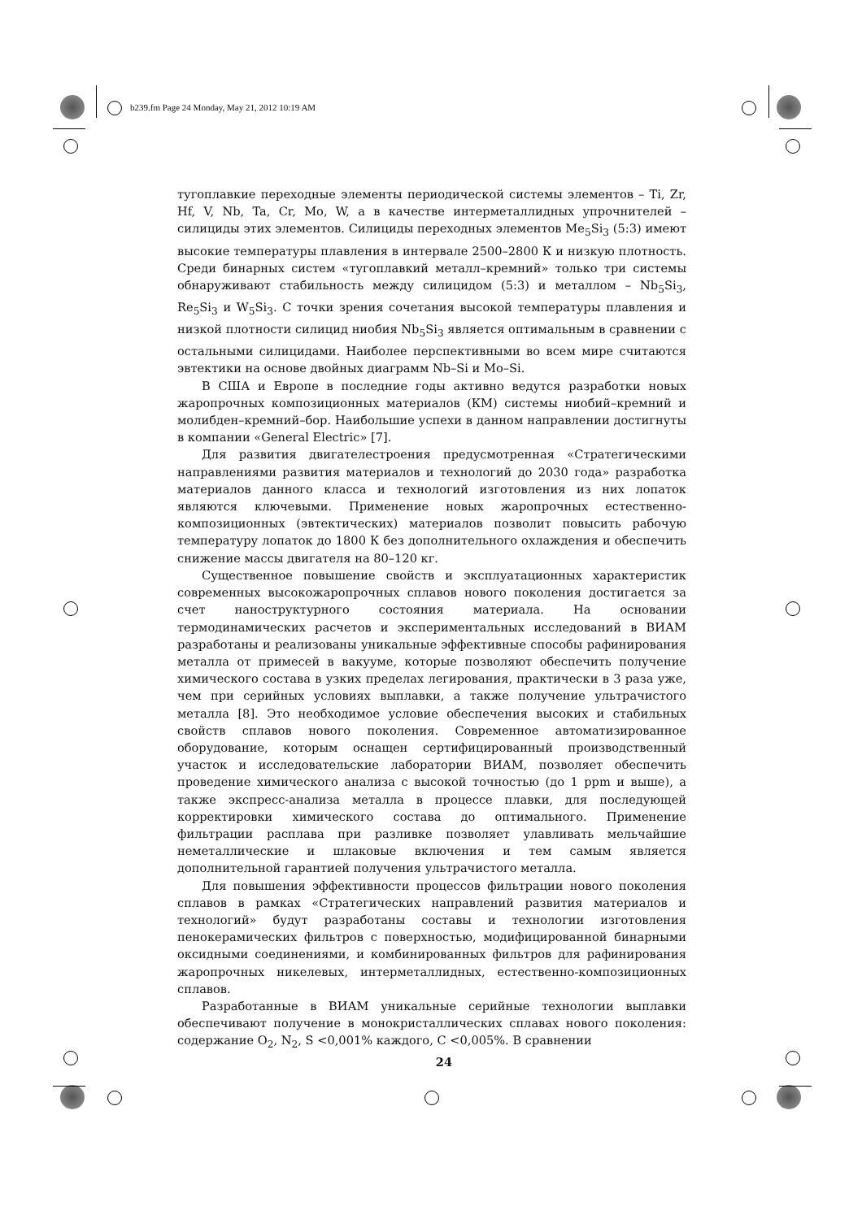b239.fm Page 24 Monday, May 21, 2012 10:19 AM
тугоплавкие переходные элементы периодической системы элементов – Ti, Zr, Hf, V, Nb, Ta, Cr, Mo, W, а в качестве интерметаллидных упрочнителей – силициды этих элементов. Силициды переходных элементов Me<sub>5</sub>Si<sub>3</sub> (5:3) имеют высокие температуры плавления в интервале 2500–2800 К и низкую плотность. Среди бинарных систем «тугоплавкий металл–кремний» только три системы обнаруживают стабильность между силицидом (5:3) и металлом – Nb<sub>5</sub>Si<sub>3</sub>, Re<sub>5</sub>Si<sub>3</sub> и W<sub>5</sub>Si<sub>3</sub>. С точки зрения сочетания высокой температуры плавления и низкой плотности силицид ниобия Nb<sub>5</sub>Si<sub>3</sub> является оптимальным в сравнении с остальными силицидами. Наиболее перспективными во всем мире считаются эвтектики на основе двойных диаграмм Nb–Si и Mo–Si.
В США и Европе в последние годы активно ведутся разработки новых жаропрочных композиционных материалов (КМ) системы ниобий–кремний и молибден–кремний–бор. Наибольшие успехи в данном направлении достигнуты в компании «General Electric» [7].
Для развития двигателестроения предусмотренная «Стратегическими направлениями развития материалов и технологий до 2030 года» разработка материалов данного класса и технологий изготовления из них лопаток являются ключевыми. Применение новых жаропрочных естественно-композиционных (эвтектических) материалов позволит повысить рабочую температуру лопаток до 1800 К без дополнительного охлаждения и обеспечить снижение массы двигателя на 80–120 кг.
Существенное повышение свойств и эксплуатационных характеристик современных высокожаропрочных сплавов нового поколения достигается за счет наноструктурного состояния материала. На основании термодинамических расчетов и экспериментальных исследований в ВИАМ разработаны и реализованы уникальные эффективные способы рафинирования металла от примесей в вакууме, которые позволяют обеспечить получение химического состава в узких пределах легирования, практически в 3 раза уже, чем при серийных условиях выплавки, а также получение ультрачистого металла [8]. Это необходимое условие обеспечения высоких и стабильных свойств сплавов нового поколения. Современное автоматизированное оборудование, которым оснащен сертифицированный производственный участок и исследовательские лаборатории ВИАМ, позволяет обеспечить проведение химического анализа с высокой точностью (до 1 ppm и выше), а также экспресс-анализа металла в процессе плавки, для последующей корректировки химического состава до оптимального. Применение фильтрации расплава при разливке позволяет улавливать мельчайшие неметаллические и шлаковые включения и тем самым является дополнительной гарантией получения ультрачистого металла.
Для повышения эффективности процессов фильтрации нового поколения сплавов в рамках «Стратегических направлений развития материалов и технологий» будут разработаны составы и технологии изготовления пенокерамических фильтров с поверхностью, модифицированной бинарными оксидными соединениями, и комбинированных фильтров для рафинирования жаропрочных никелевых, интерметаллидных, естественно-композиционных сплавов.
Разработанные в ВИАМ уникальные серийные технологии выплавки обеспечивают получение в монокристаллических сплавах нового поколения: содержание O<sub>2</sub>, N<sub>2</sub>, S <0,001% каждого, C <0,005%. В сравнении
24